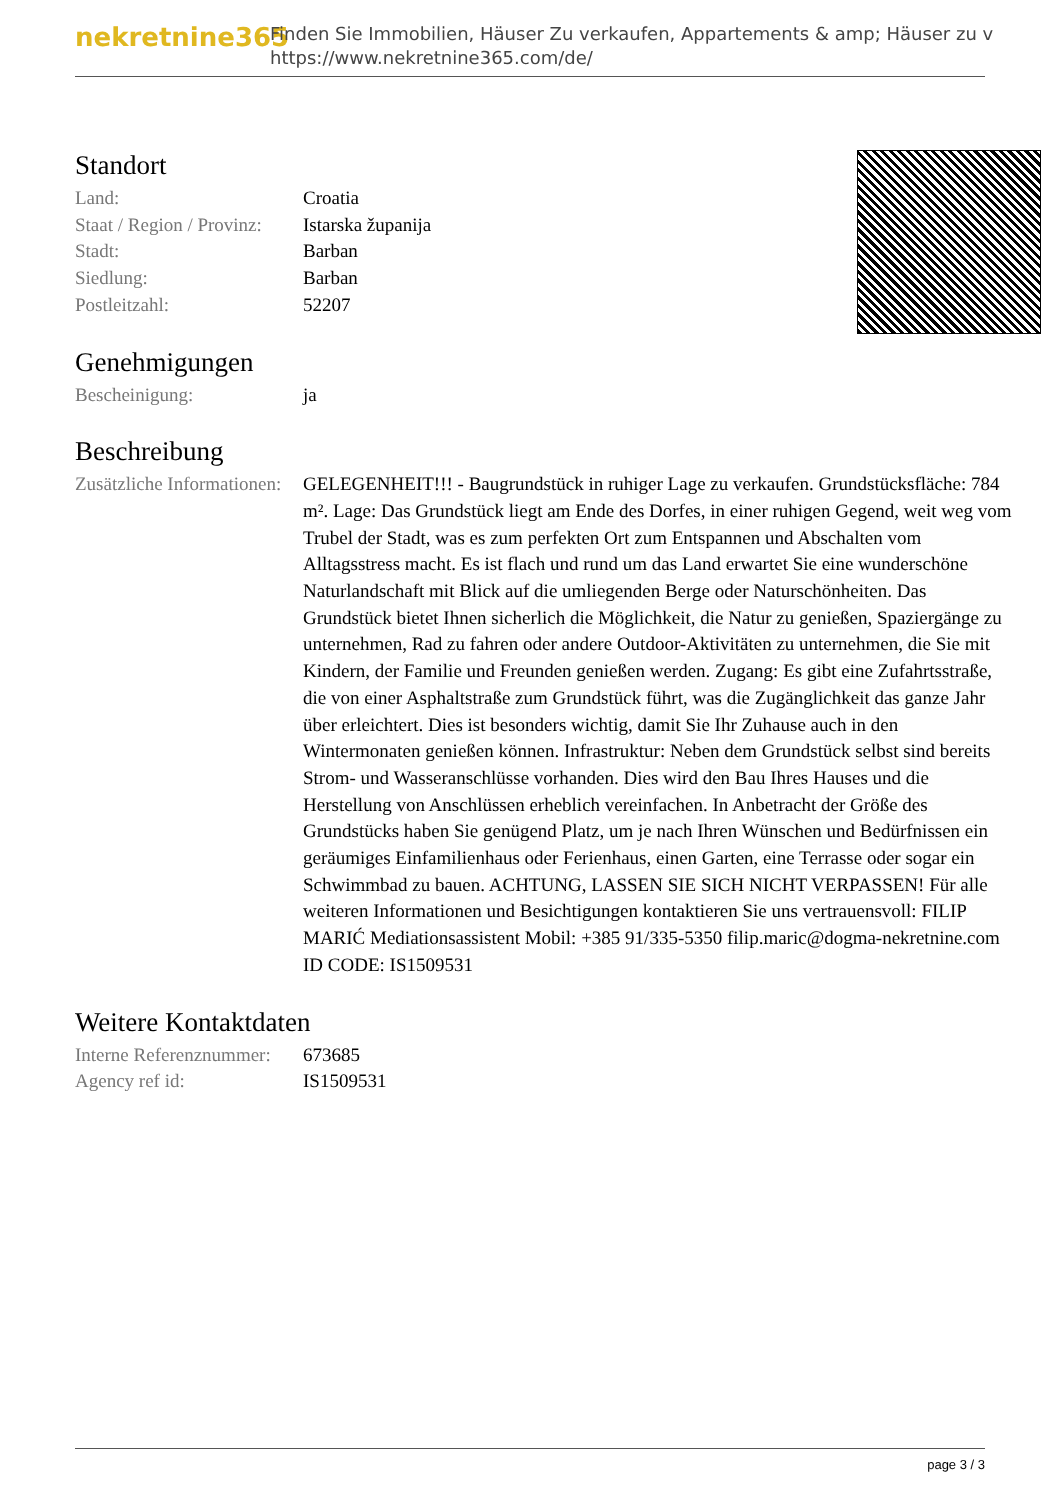nekretnine365
Finden Sie Immobilien, Häuser Zu verkaufen, Appartements & amp; Häuser zu v
https://www.nekretnine365.com/de/
Standort
| Land: | Croatia |
| Staat / Region / Provinz: | Istarska županija |
| Stadt: | Barban |
| Siedlung: | Barban |
| Postleitzahl: | 52207 |
Genehmigungen
| Bescheinigung: | ja |
Beschreibung
| Zusätzliche Informationen: | GELEGENHEIT!!! - Baugrundstück in ruhiger Lage zu verkaufen. Grundstücksfläche: 784 m². Lage: Das Grundstück liegt am Ende des Dorfes, in einer ruhigen Gegend, weit weg vom Trubel der Stadt, was es zum perfekten Ort zum Entspannen und Abschalten vom Alltagsstress macht. Es ist flach und rund um das Land erwartet Sie eine wunderschöne Naturlandschaft mit Blick auf die umliegenden Berge oder Naturschönheiten. Das Grundstück bietet Ihnen sicherlich die Möglichkeit, die Natur zu genießen, Spaziergänge zu unternehmen, Rad zu fahren oder andere Outdoor-Aktivitäten zu unternehmen, die Sie mit Kindern, der Familie und Freunden genießen werden. Zugang: Es gibt eine Zufahrtsstraße, die von einer Asphaltstraße zum Grundstück führt, was die Zugänglichkeit das ganze Jahr über erleichtert. Dies ist besonders wichtig, damit Sie Ihr Zuhause auch in den Wintermonaten genießen können. Infrastruktur: Neben dem Grundstück selbst sind bereits Strom- und Wasseranschlüsse vorhanden. Dies wird den Bau Ihres Hauses und die Herstellung von Anschlüssen erheblich vereinfachen. In Anbetracht der Größe des Grundstücks haben Sie genügend Platz, um je nach Ihren Wünschen und Bedürfnissen ein geräumiges Einfamilienhaus oder Ferienhaus, einen Garten, eine Terrasse oder sogar ein Schwimmbad zu bauen. ACHTUNG, LASSEN SIE SICH NICHT VERPASSEN! Für alle weiteren Informationen und Besichtigungen kontaktieren Sie uns vertrauensvoll: FILIP MARIĆ Mediationsassistent Mobil: +385 91/335-5350 filip.maric@dogma-nekretnine.com ID CODE: IS1509531 |
Weitere Kontaktdaten
| Interne Referenznummer: | 673685 |
| Agency ref id: | IS1509531 |
page 3 / 3